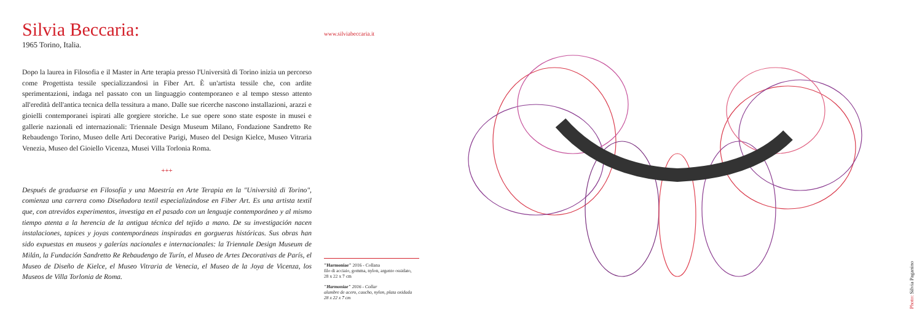Silvia Beccaria:
1965 Torino, Italia.
Dopo la laurea in Filosofia e il Master in Arte terapia presso l'Università di Torino inizia un percorso come Progettista tessile specializzandosi in Fiber Art. È un'artista tessile che, con ardite sperimentazioni, indaga nel passato con un linguaggio contemporaneo e al tempo stesso attento all'eredità dell'antica tecnica della tessitura a mano. Dalle sue ricerche nascono installazioni, arazzi e gioielli contemporanei ispirati alle gorgiere storiche. Le sue opere sono state esposte in musei e gallerie nazionali ed internazionali: Triennale Design Museum Milano, Fondazione Sandretto Re Rebaudengo Torino, Museo delle Arti Decorative Parigi, Museo del Design Kielce, Museo Vitraria Venezia, Museo del Gioiello Vicenza, Musei Villa Torlonia Roma.
+++
Después de graduarse en Filosofía y una Maestría en Arte Terapia en la "Università di Torino", comienza una carrera como Diseñadora textil especializándose en Fiber Art. Es una artista textil que, con atrevidos experimentos, investiga en el pasado con un lenguaje contemporáneo y al mismo tiempo atenta a la herencia de la antigua técnica del tejido a mano. De su investigación nacen instalaciones, tapices y joyas contemporáneas inspiradas en gorgueras históricas. Sus obras han sido expuestas en museos y galerías nacionales e internacionales: la Triennale Design Museum de Milán, la Fundación Sandretto Re Rebaudengo de Turín, el Museo de Artes Decorativas de París, el Museo de Diseño de Kielce, el Museo Vitraria de Venecia, el Museo de la Joya de Vicenza, los Museos de Villa Torlonia de Roma.
www.silviabeccaria.it
"Harmoniae" 2016 - Collana
filo di acciaio, gomma, nylon, argento ossidato,
28 x 22 x 7 cm
"Harmoniae" 2016 - Collar
alambre de acero, caucho, nylon, plata oxidada
28 x 22 x 7 cm
Photo: Silvia Paganino